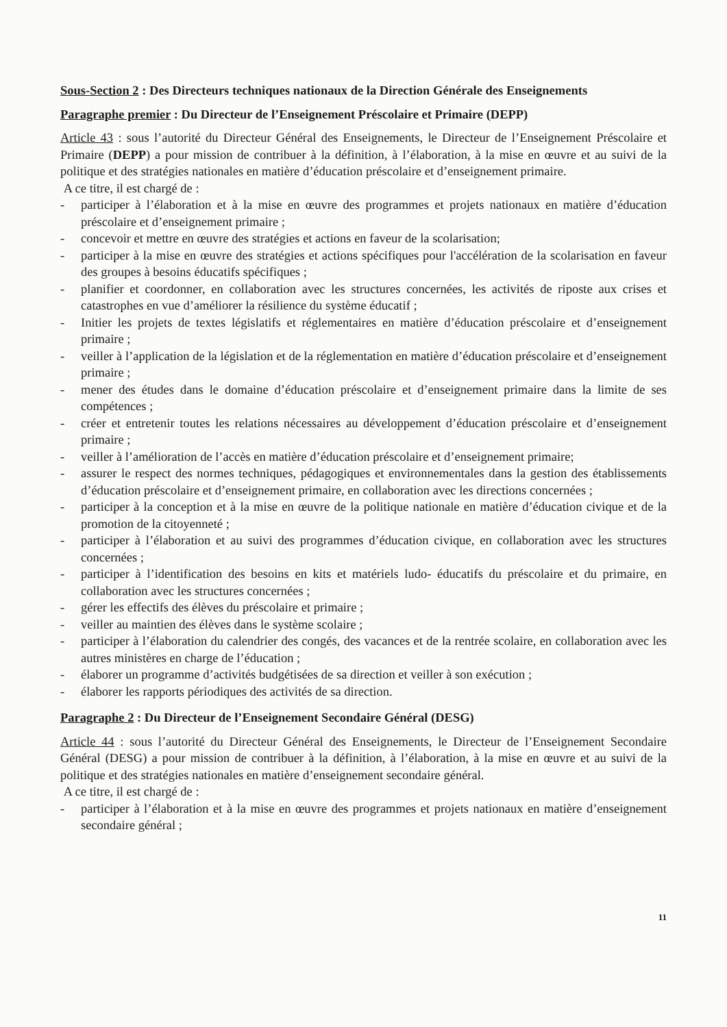Sous-Section 2 : Des Directeurs techniques nationaux de la Direction Générale des Enseignements
Paragraphe premier : Du Directeur de l’Enseignement Préscolaire et Primaire (DEPP)
Article 43 : sous l’autorité du Directeur Général des Enseignements, le Directeur de l’Enseignement Préscolaire et Primaire (DEPP) a pour mission de contribuer à la définition, à l’élaboration, à la mise en œuvre et au suivi de la politique et des stratégies nationales en matière d’éducation préscolaire et d’enseignement primaire.
A ce titre, il est chargé de :
- participer à l’élaboration et à la mise en œuvre des programmes et projets nationaux en matière d’éducation préscolaire et d’enseignement primaire ;
- concevoir et mettre en œuvre des stratégies et actions en faveur de la scolarisation;
- participer à la mise en œuvre des stratégies et actions spécifiques pour l'accélération de la scolarisation en faveur des groupes à besoins éducatifs spécifiques ;
- planifier et coordonner, en collaboration avec les structures concernées, les activités de riposte aux crises et catastrophes en vue d’améliorer la résilience du système éducatif ;
- Initier les projets de textes législatifs et réglementaires en matière d’éducation préscolaire et d’enseignement primaire ;
- veiller à l’application de la législation et de la réglementation en matière d’éducation préscolaire et d’enseignement primaire ;
- mener des études dans le domaine d’éducation préscolaire et d’enseignement primaire dans la limite de ses compétences ;
- créer et entretenir toutes les relations nécessaires au développement d’éducation préscolaire et d’enseignement primaire ;
- veiller à l’amélioration de l’accès en matière d’éducation préscolaire et d’enseignement primaire;
- assurer le respect des normes techniques, pédagogiques et environnementales dans la gestion des établissements d’éducation préscolaire et d’enseignement primaire, en collaboration avec les directions concernées ;
- participer à la conception et à la mise en œuvre de la politique nationale en matière d’éducation civique et de la promotion de la citoyenneté ;
- participer à l’élaboration et au suivi des programmes d’éducation civique, en collaboration avec les structures concernées ;
- participer à l’identification des besoins en kits et matériels ludo- éducatifs du préscolaire et du primaire, en collaboration avec les structures concernées ;
- gérer les effectifs des élèves du préscolaire et primaire ;
- veiller au maintien des élèves dans le système scolaire ;
- participer à l’élaboration du calendrier des congés, des vacances et de la rentrée scolaire, en collaboration avec les autres ministères en charge de l’éducation ;
- élaborer un programme d’activités budgétisées de sa direction et veiller à son exécution ;
- élaborer les rapports périodiques des activités de sa direction.
Paragraphe 2 : Du Directeur de l’Enseignement Secondaire Général (DESG)
Article 44 : sous l’autorité du Directeur Général des Enseignements, le Directeur de l’Enseignement Secondaire Général (DESG) a pour mission de contribuer à la définition, à l’élaboration, à la mise en œuvre et au suivi de la politique et des stratégies nationales en matière d’enseignement secondaire général.
A ce titre, il est chargé de :
- participer à l’élaboration et à la mise en œuvre des programmes et projets nationaux en matière d’enseignement secondaire général ;
11